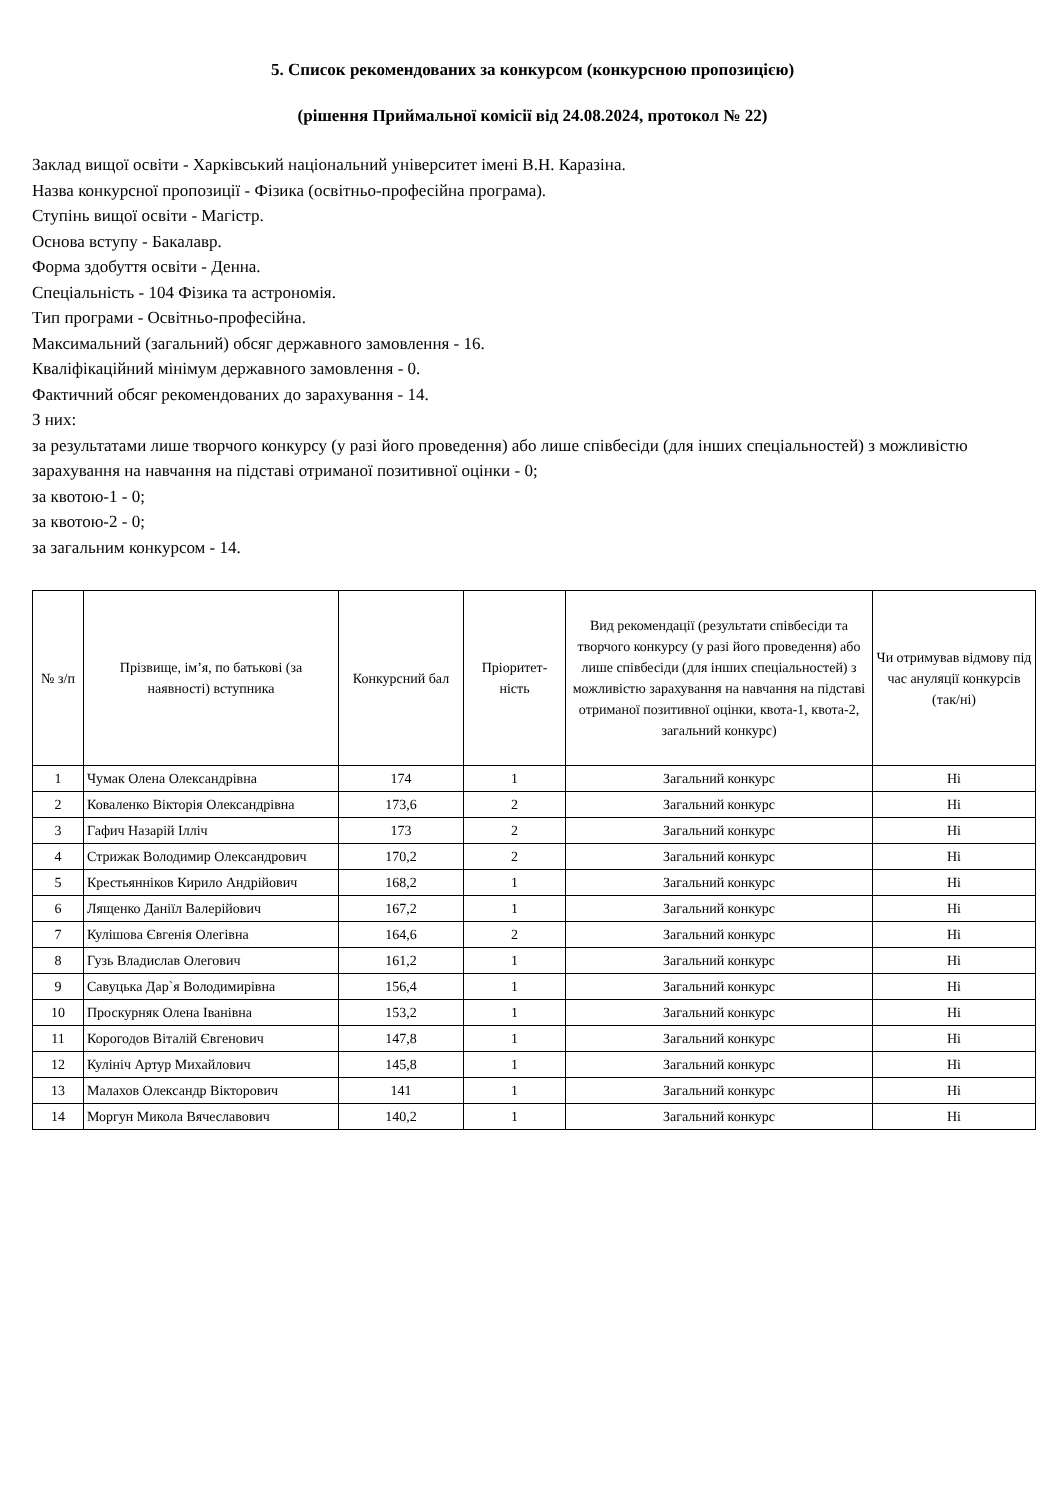5. Список рекомендованих за конкурсом (конкурсною пропозицією)
(рішення Приймальної комісії від 24.08.2024, протокол № 22)
Заклад вищої освіти - Харківський національний університет імені В.Н. Каразіна.
Назва конкурсної пропозиції - Фізика (освітньо-професійна програма).
Ступінь вищої освіти - Магістр.
Основа вступу - Бакалавр.
Форма здобуття освіти - Денна.
Спеціальність - 104 Фізика та астрономія.
Тип програми - Освітньо-професійна.
Максимальний (загальний) обсяг державного замовлення - 16.
Кваліфікаційний мінімум державного замовлення - 0.
Фактичний обсяг рекомендованих до зарахування - 14.
З них:
за результатами лише творчого конкурсу (у разі його проведення) або лише співбесіди (для інших спеціальностей) з можливістю зарахування на навчання на підставі отриманої позитивної оцінки - 0;
за квотою-1 - 0;
за квотою-2 - 0;
за загальним конкурсом - 14.
| № з/п | Прізвище, ім’я, по батькові (за наявності) вступника | Конкурсний бал | Пріоритет-ність | Вид рекомендації (результати співбесіди та творчого конкурсу (у разі його проведення) або лише співбесіди (для інших спеціальностей) з можливістю зарахування на навчання на підставі отриманої позитивної оцінки, квота-1, квота-2, загальний конкурс) | Чи отримував відмову під час ануляції конкурсів (так/ні) |
| --- | --- | --- | --- | --- | --- |
| 1 | Чумак Олена Олександрівна | 174 | 1 | Загальний конкурс | Ні |
| 2 | Коваленко Вікторія Олександрівна | 173,6 | 2 | Загальний конкурс | Ні |
| 3 | Гафич Назарій Ілліч | 173 | 2 | Загальний конкурс | Ні |
| 4 | Стрижак Володимир Олександрович | 170,2 | 2 | Загальний конкурс | Ні |
| 5 | Крестьянніков Кирило Андрійович | 168,2 | 1 | Загальний конкурс | Ні |
| 6 | Лященко Даніїл Валерійович | 167,2 | 1 | Загальний конкурс | Ні |
| 7 | Кулішова Євгенія Олегівна | 164,6 | 2 | Загальний конкурс | Ні |
| 8 | Гузь Владислав Олегович | 161,2 | 1 | Загальний конкурс | Ні |
| 9 | Савуцька Дар`я Володимирівна | 156,4 | 1 | Загальний конкурс | Ні |
| 10 | Проскурняк Олена Іванівна | 153,2 | 1 | Загальний конкурс | Ні |
| 11 | Корогодов Віталій Євгенович | 147,8 | 1 | Загальний конкурс | Ні |
| 12 | Кулініч Артур Михайлович | 145,8 | 1 | Загальний конкурс | Ні |
| 13 | Малахов Олександр Вікторович | 141 | 1 | Загальний конкурс | Ні |
| 14 | Моргун Микола Вячеславович | 140,2 | 1 | Загальний конкурс | Ні |